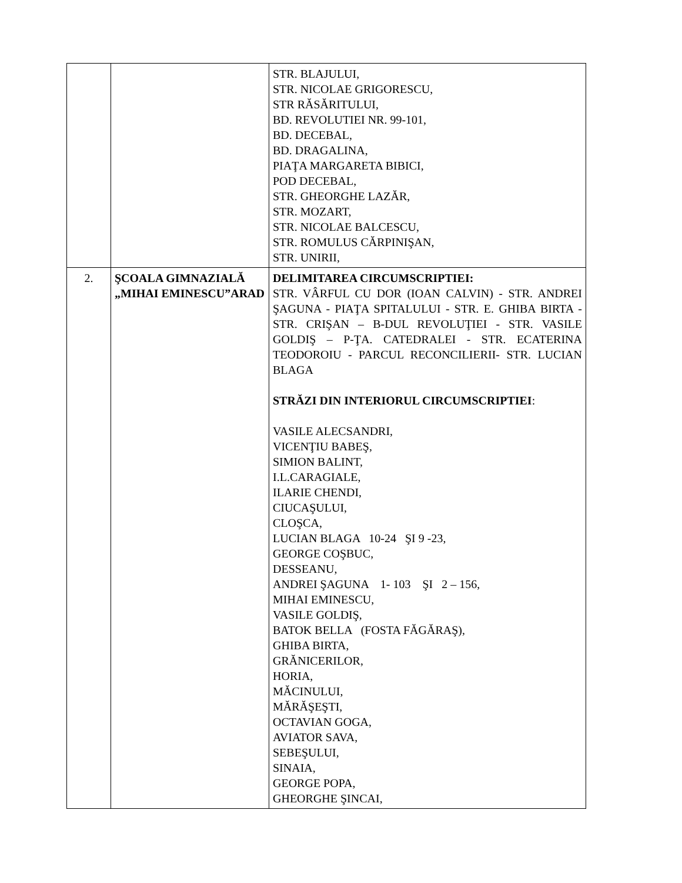| | | STR. BLAJULUI, STR. NICOLAE GRIGORESCU, STR RĂSĂRITULUI, BD. REVOLUTIEI NR. 99-101, BD. DECEBAL, BD. DRAGALINA, PIAŢA MARGARETA BIBICI, POD DECEBAL, STR. GHEORGHE LAZĂR, STR. MOZART, STR. NICOLAE BALCESCU, STR. ROMULUS CĂRPINIŞAN, STR. UNIRII, |
| 2. | ŞCOALA GIMNAZIALĂ „MIHAI EMINESCU”ARAD | DELIMITAREA CIRCUMSCRIPTIEI: STR. VÂRFUL CU DOR (IOAN CALVIN) - STR. ANDREI ŞAGUNA - PIAŢA SPITALULUI - STR. E. GHIBA BIRTA - STR. CRIŞAN – B-DUL REVOLUŢIEI - STR. VASILE GOLDIŞ – P-ŢA. CATEDRALEI - STR. ECATERINA TEODOROIU - PARCUL RECONCILIERII- STR. LUCIAN BLAGA STRĂZI DIN INTERIORUL CIRCUMSCRIPTIEI : VASILE ALECSANDRI, VICENŢIU BABEŞ, SIMION BALINT, I.L.CARAGIALE, ILARIE CHENDI, CIUCAŞULUI, CLOŞCA, LUCIAN BLAGA 10-24 ŞI 9 -23, GEORGE COŞBUC, DESSEANU, ANDREI ŞAGUNA 1- 103 ŞI 2 – 156, MIHAI EMINESCU, VASILE GOLDIŞ, BATOK BELLA (FOSTA FĂGĂRAŞ), GHIBA BIRTA, GRĂNICERILOR, HORIA, MĂCINULUI, MĂRĂŞEŞTI, OCTAVIAN GOGA, AVIATOR SAVA, SEBEŞULUI, SINAIA, GEORGE POPA, GHEORGHE ŞINCAI, |